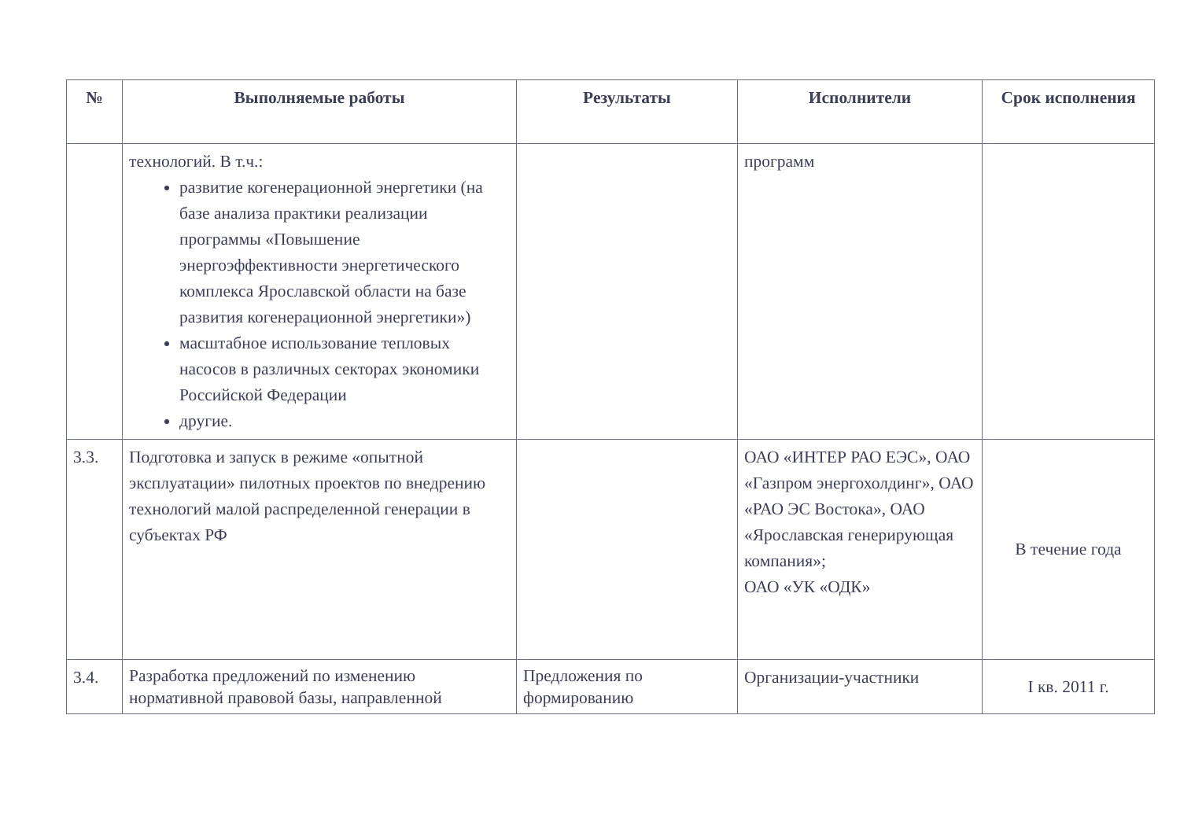| № | Выполняемые работы | Результаты | Исполнители | Срок исполнения |
| --- | --- | --- | --- | --- |
| | технологий. В т.ч.: развитие когенерационной энергетики (на базе анализа практики реализации программы «Повышение энергоэффективности энергетического комплекса Ярославской области на базе развития когенерационной энергетики») масштабное использование тепловых насосов в различных секторах экономики Российской Федерации другие. | | программ | |
| 3.3. | Подготовка и запуск в режиме «опытной эксплуатации» пилотных проектов по внедрению технологий малой распределенной генерации в субъектах РФ | | ОАО «ИНТЕР РАО ЕЭС», ОАО «Газпром энергохолдинг», ОАО «РАО ЭС Востока», ОАО «Ярославская генерирующая компания»; ОАО «УК «ОДК» | В течение года |
| 3.4. | Разработка предложений по изменению нормативной правовой базы, направленной | Предложения по формированию | Организации-участники | I кв. 2011 г. |